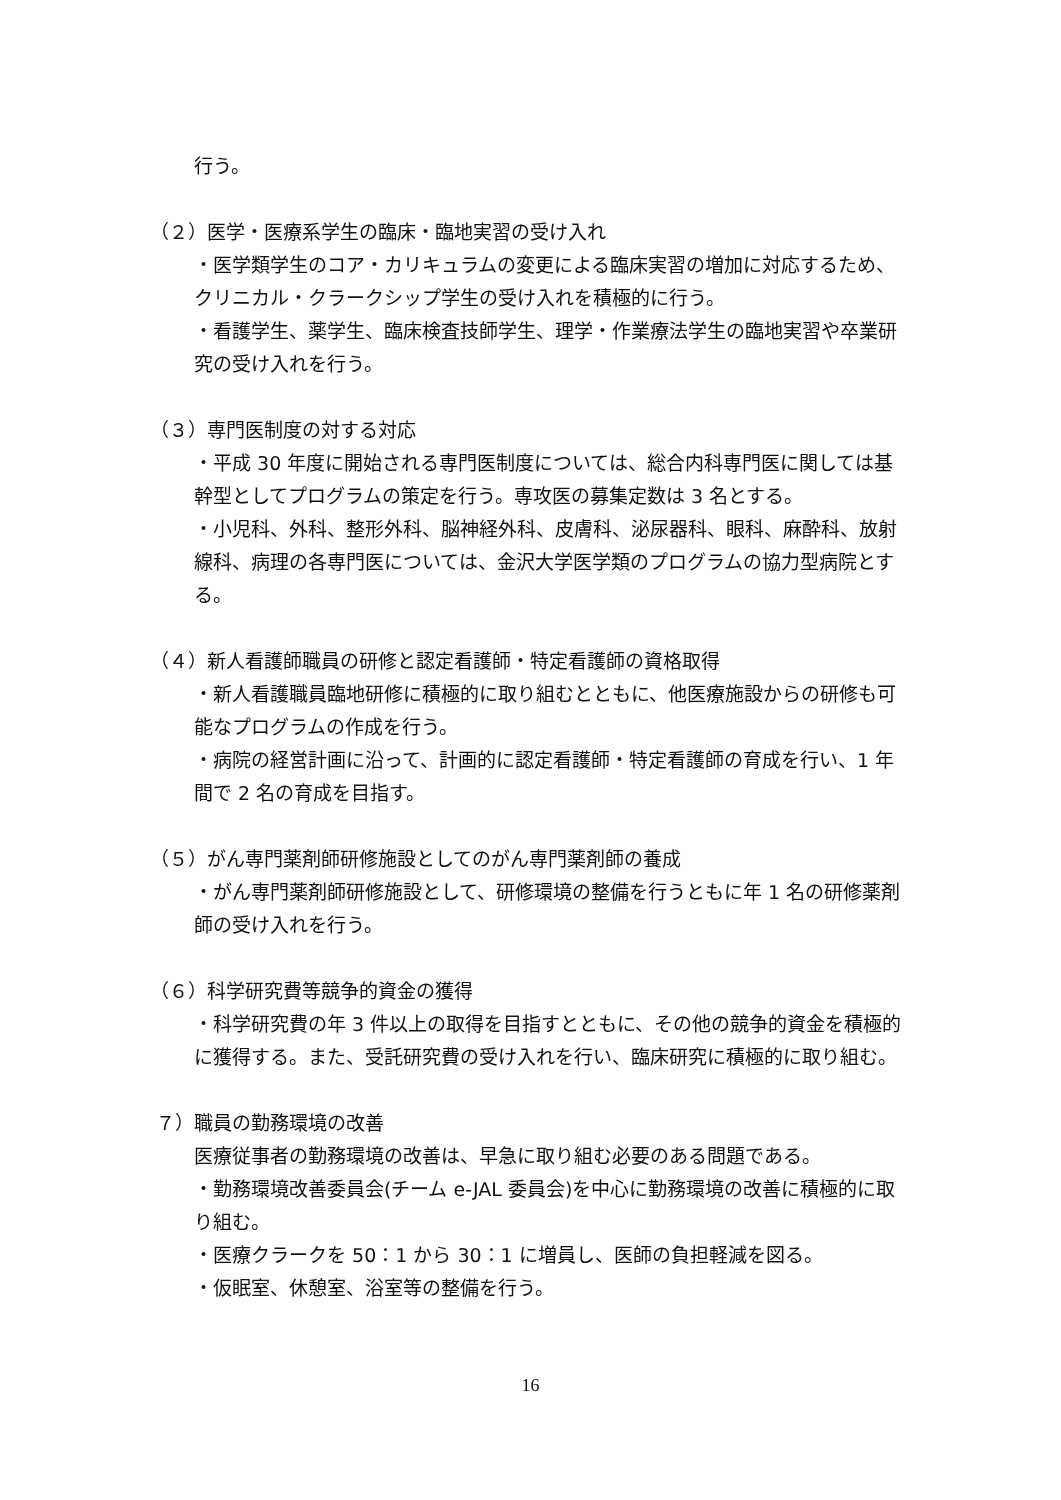行う。
（２）医学・医療系学生の臨床・臨地実習の受け入れ
・医学類学生のコア・カリキュラムの変更による臨床実習の増加に対応するため、クリニカル・クラークシップ学生の受け入れを積極的に行う。
・看護学生、薬学生、臨床検査技師学生、理学・作業療法学生の臨地実習や卒業研究の受け入れを行う。
（３）専門医制度の対する対応
・平成 30 年度に開始される専門医制度については、総合内科専門医に関しては基幹型としてプログラムの策定を行う。専攻医の募集定数は 3 名とする。
・小児科、外科、整形外科、脳神経外科、皮膚科、泌尿器科、眼科、麻酔科、放射線科、病理の各専門医については、金沢大学医学類のプログラムの協力型病院とする。
（４）新人看護師職員の研修と認定看護師・特定看護師の資格取得
・新人看護職員臨地研修に積極的に取り組むとともに、他医療施設からの研修も可能なプログラムの作成を行う。
・病院の経営計画に沿って、計画的に認定看護師・特定看護師の育成を行い、1 年間で 2 名の育成を目指す。
（５）がん専門薬剤師研修施設としてのがん専門薬剤師の養成
・がん専門薬剤師研修施設として、研修環境の整備を行うともに年 1 名の研修薬剤師の受け入れを行う。
（６）科学研究費等競争的資金の獲得
・科学研究費の年 3 件以上の取得を目指すとともに、その他の競争的資金を積極的に獲得する。また、受託研究費の受け入れを行い、臨床研究に積極的に取り組む。
７）職員の勤務環境の改善
医療従事者の勤務環境の改善は、早急に取り組む必要のある問題である。
・勤務環境改善委員会(チーム e-JAL 委員会)を中心に勤務環境の改善に積極的に取り組む。
・医療クラークを 50：1 から 30：1 に増員し、医師の負担軽減を図る。
・仮眠室、休憩室、浴室等の整備を行う。
16